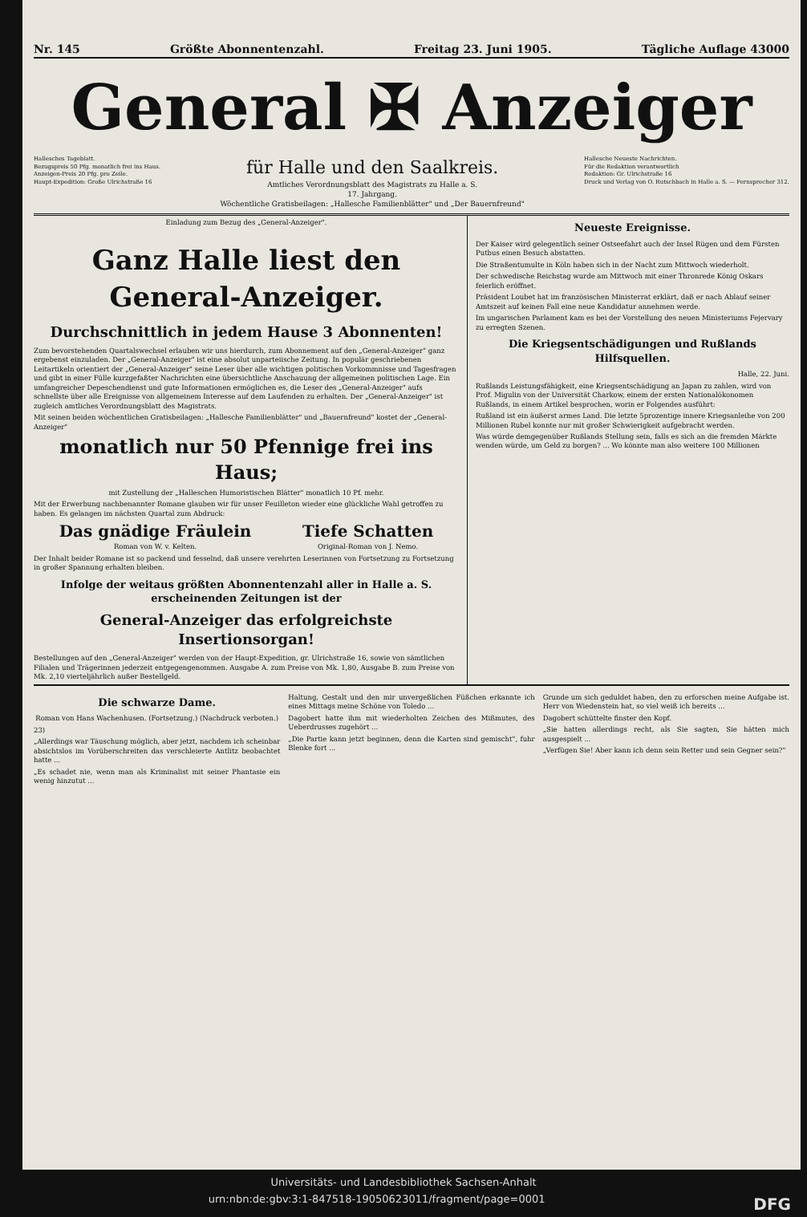Nr. 145 Größte Abonnentenzahl. Freitag 23. Juni 1905. Tägliche Auflage 43000
General ✠ Anzeiger
Hallesches Tageblatt.
Bezugspreis 50 Pfg. monatlich frei ins Haus.
Anzeigen-Preis 20 Pfg. pro Zeile.
Haupt-Expedition: Große Ulrichstraße 16
für Halle und den Saalkreis.
Amtliches Verordnungsblatt des Magistrats zu Halle a. S.
17. Jahrgang.
Wöchentliche Gratisbeilagen: „Hallesche Familienblätter" und „Der Bauernfreund"
Hallesche Neueste Nachrichten.
Für die Redaktion verantwortlich
Redaktion: Gr. Ulrichstraße 16
Druck und Verlag von O. Rutschbach in Halle a. S. — Fernsprecher 312.
Einladung zum Bezug des „General-Anzeiger".
Ganz Halle liest den General-Anzeiger.
Durchschnittlich in jedem Hause 3 Abonnenten!
Zum bevorstehenden Quartalswechsel erlauben wir uns hierdurch, zum Abonnement auf den „General-Anzeiger" ganz ergebenst einzuladen. Der „General-Anzeiger" ist eine absolut unparteiische Zeitung. In populär geschriebenen Leitartikeln orientiert der „General-Anzeiger" seine Leser über alle wichtigen politischen Vorkommnisse und Tagesfragen und gibt in einer Fülle kurzgefaßter Nachrichten eine übersichtliche Anschauung der allgemeinen politischen Lage. Ein umfangreicher Depeschendienst und gute Informationen ermöglichen es, die Leser des „General-Anzeiger" aufs schnellste über alle Ereignisse von allgemeinem Interesse auf dem Laufenden zu erhalten. Der „General-Anzeiger" ist zugleich amtliches Verordnungsblatt des Magistrats.
Mit seinen beiden wöchentlichen Gratisbeilagen: „Hallesche Familienblätter" und „Bauernfreund" kostet der „General-Anzeiger"
monatlich nur 50 Pfennige frei ins Haus;
mit Zustellung der „Halleschen Humoristischen Blätter" monatlich 10 Pf. mehr.
Mit der Erwerbung nachbenannter Romane glauben wir für unser Feuilleton wieder eine glückliche Wahl getroffen zu haben. Es gelangen im nächsten Quartal zum Abdruck:
Das gnädige Fräulein
Roman von W. v. Kelten.
Tiefe Schatten
Original-Roman von J. Nemo.
Der Inhalt beider Romane ist so packend und fesselnd, daß unsere verehrten Leserinnen von Fortsetzung zu Fortsetzung in großer Spannung erhalten bleiben.
Infolge der weitaus größten Abonnentenzahl aller in Halle a. S. erscheinenden Zeitungen ist der
General-Anzeiger das erfolgreichste Insertionsorgan!
Bestellungen auf den „General-Anzeiger" werden von der Haupt-Expedition, gr. Ulrichstraße 16, sowie von sämtlichen Filialen und Trägerinnen jederzeit entgegengenommen. Ausgabe A. zum Preise von Mk. 1,80, Ausgabe B. zum Preise von Mk. 2,10 vierteljährlich außer Bestellgeld.
Neueste Ereignisse.
Der Kaiser wird gelegentlich seiner Ostseefahrt auch der Insel Rügen und dem Fürsten Putbus einen Besuch abstatten.
Die Straßentumulte in Köln haben sich in der Nacht zum Mittwoch wiederholt.
Der schwedische Reichstag wurde am Mittwoch mit einer Thronrede König Oskars feierlich eröffnet.
Präsident Loubet hat im französischen Ministerrat erklärt, daß er nach Ablauf seiner Amtszeit auf keinen Fall eine neue Kandidatur annehmen werde.
Im ungarischen Parlament kam es bei der Vorstellung des neuen Ministeriums Fejervary zu erregten Szenen.
Die Kriegsentschädigungen und Rußlands Hilfsquellen.
Halle, 22. Juni.
Rußlands Leistungsfähigkeit, eine Kriegsentschädigung an Japan zu zahlen, wird von Prof. Migulin von der Universität Charkow, einem der ersten Nationalökonomen Rußlands, in einem Artikel besprochen, worin er Folgendes ausführt:
Rußland ist ein äußerst armes Land. Die letzte 5prozentige innere Kriegsanleihe von 200 Millionen Rubel konnte nur mit großer Schwierigkeit aufgebracht werden.
Was würde demgegenüber Rußlands Stellung sein, falls es sich an die fremden Märkte wenden würde, um Geld zu borgen? ... Wo könnte man also weitere 100 Millionen
Die schwarze Dame.
Roman von Hans Wachenhusen. (Fortsetzung.) (Nachdruck verboten.)
23)
„Allerdings war Täuschung möglich, aber jetzt, nachdem ich scheinbar absichtslos im Vorüberschreiten das verschleierte Antlitz beobachtet hatte ...
„Es schadet nie, wenn man als Kriminalist mit seiner Phantasie ein wenig hinzutut ...
Haltung, Gestalt und den mir unvergeßlichen Füßchen erkannte ich eines Mittags meine Schöne von Toledo ...
Dagobert hatte ihm mit wiederholten Zeichen des Mißmutes, des Ueberdrusses zugehört ...
„Die Partie kann jetzt beginnen, denn die Karten sind gemischt", fuhr Blenke fort ...
Grunde um sich geduldet haben, den zu erforschen meine Aufgabe ist. Herr von Wiedenstein hat, so viel weiß ich bereits ...
Dagobert schüttelte finster den Kopf.
„Sie hatten allerdings recht, als Sie sagten, Sie hätten mich ausgespielt ...
„Verfügen Sie! Aber kann ich denn sein Retter und sein Gegner sein?"
Universitäts- und Landesbibliothek Sachsen-Anhalt
urn:nbn:de:gbv:3:1-847518-19050623011/fragment/page=0001 DFG